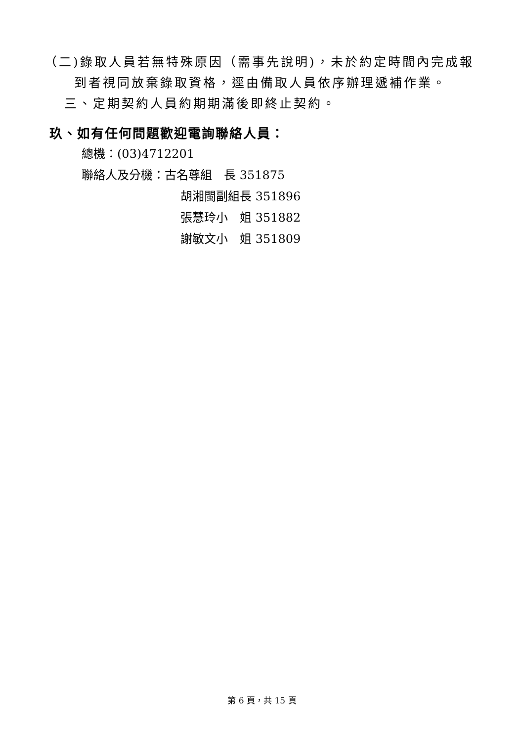（二)錄取人員若無特殊原因（需事先說明)，未於約定時間內完成報到者視同放棄錄取資格，逕由備取人員依序辦理遞補作業。
三、定期契約人員約期期滿後即終止契約。
玖、如有任何問題歡迎電詢聯絡人員：
總機：(03)4712201
聯絡人及分機：古名尊組　長 351875
胡湘閩副組長 351896
張慧玲小　姐 351882
謝敏文小　姐 351809
第 6 頁，共 15 頁